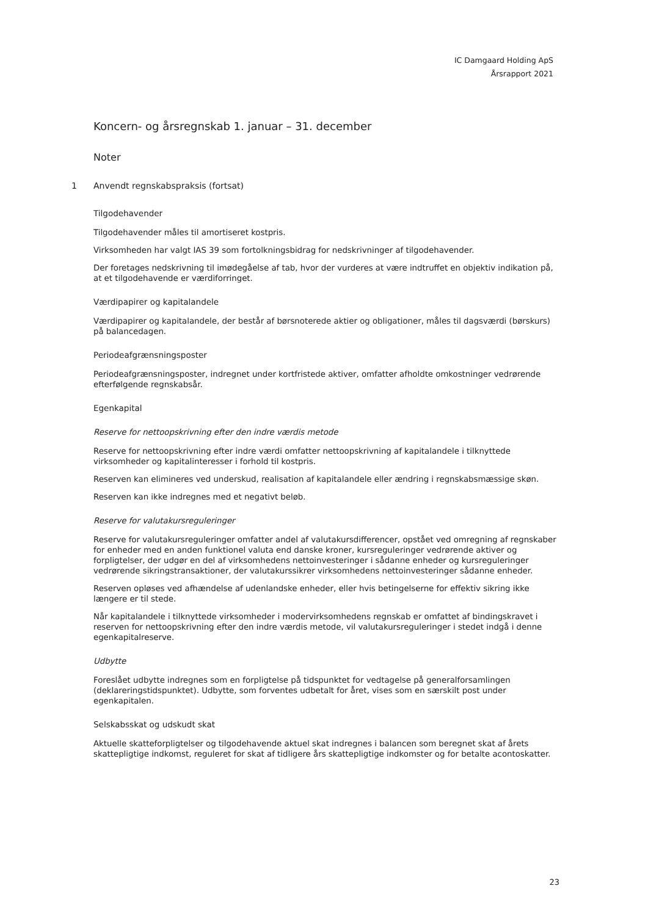IC Damgaard Holding ApS
Årsrapport 2021
Koncern- og årsregnskab 1. januar – 31. december
Noter
1 Anvendt regnskabspraksis (fortsat)
Tilgodehavender
Tilgodehavender måles til amortiseret kostpris.
Virksomheden har valgt IAS 39 som fortolkningsbidrag for nedskrivninger af tilgodehavender.
Der foretages nedskrivning til imødegåelse af tab, hvor der vurderes at være indtruffet en objektiv indikation på, at et tilgodehavende er værdiforringet.
Værdipapirer og kapitalandele
Værdipapirer og kapitalandele, der består af børsnoterede aktier og obligationer, måles til dagsværdi (børskurs) på balancedagen.
Periodeafgrænsningsposter
Periodeafgrænsningsposter, indregnet under kortfristede aktiver, omfatter afholdte omkostninger vedrørende efterfølgende regnskabsår.
Egenkapital
Reserve for nettoopskrivning efter den indre værdis metode
Reserve for nettoopskrivning efter indre værdi omfatter nettoopskrivning af kapitalandele i tilknyttede virksomheder og kapitalinteresser i forhold til kostpris.
Reserven kan elimineres ved underskud, realisation af kapitalandele eller ændring i regnskabsmæssige skøn.
Reserven kan ikke indregnes med et negativt beløb.
Reserve for valutakursreguleringer
Reserve for valutakursreguleringer omfatter andel af valutakursdifferencer, opstået ved omregning af regnskaber for enheder med en anden funktionel valuta end danske kroner, kursreguleringer vedrørende aktiver og forpligtelser, der udgør en del af virksomhedens nettoinvesteringer i sådanne enheder og kursreguleringer vedrørende sikringstransaktioner, der valutakurssikrer virksomhedens nettoinvesteringer sådanne enheder.
Reserven opløses ved afhændelse af udenlandske enheder, eller hvis betingelserne for effektiv sikring ikke længere er til stede.
Når kapitalandele i tilknyttede virksomheder i modervirksomhedens regnskab er omfattet af bindingskravet i reserven for nettoopskrivning efter den indre værdis metode, vil valutakursreguleringer i stedet indgå i denne egenkapitalreserve.
Udbytte
Foreslået udbytte indregnes som en forpligtelse på tidspunktet for vedtagelse på generalforsamlingen (deklareringstidspunktet). Udbytte, som forventes udbetalt for året, vises som en særskilt post under egenkapitalen.
Selskabsskat og udskudt skat
Aktuelle skatteforpligtelser og tilgodehavende aktuel skat indregnes i balancen som beregnet skat af årets skattepligtige indkomst, reguleret for skat af tidligere års skattepligtige indkomster og for betalte acontoskatter.
23